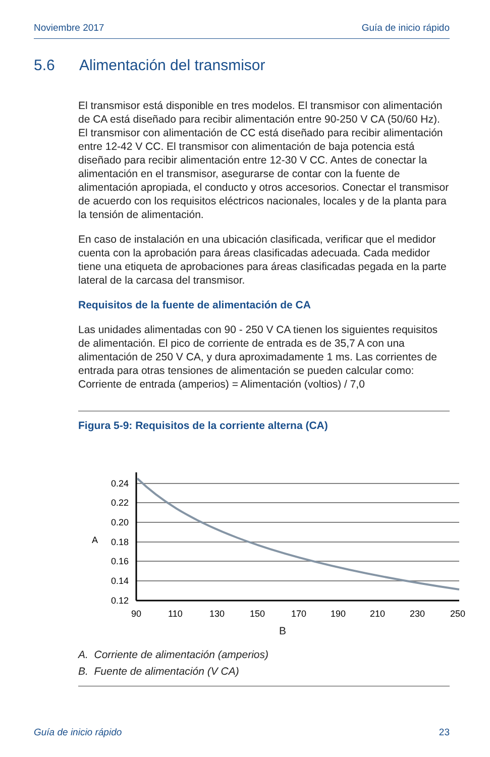Noviembre 2017 Guía de inicio rápido
5.6 Alimentación del transmisor
El transmisor está disponible en tres modelos. El transmisor con alimentación de CA está diseñado para recibir alimentación entre 90-250 V CA (50/60 Hz). El transmisor con alimentación de CC está diseñado para recibir alimentación entre 12-42 V CC. El transmisor con alimentación de baja potencia está diseñado para recibir alimentación entre 12-30 V CC. Antes de conectar la alimentación en el transmisor, asegurarse de contar con la fuente de alimentación apropiada, el conducto y otros accesorios. Conectar el transmisor de acuerdo con los requisitos eléctricos nacionales, locales y de la planta para la tensión de alimentación.
En caso de instalación en una ubicación clasificada, verificar que el medidor cuenta con la aprobación para áreas clasificadas adecuada. Cada medidor tiene una etiqueta de aprobaciones para áreas clasificadas pegada en la parte lateral de la carcasa del transmisor.
Requisitos de la fuente de alimentación de CA
Las unidades alimentadas con 90 - 250 V CA tienen los siguientes requisitos de alimentación. El pico de corriente de entrada es de 35,7 A con una alimentación de 250 V CA, y dura aproximadamente 1 ms. Las corrientes de entrada para otras tensiones de alimentación se pueden calcular como: Corriente de entrada (amperios) = Alimentación (voltios) / 7,0
Figura 5-9: Requisitos de la corriente alterna (CA)
0.24
0.22
0.20
0.18
0.16
0.14
0.12
A
90
110
130
150
170
190
210
230
250
B
A. Corriente de alimentación (amperios)
B. Fuente de alimentación (V CA)
Guía de inicio rápido 23